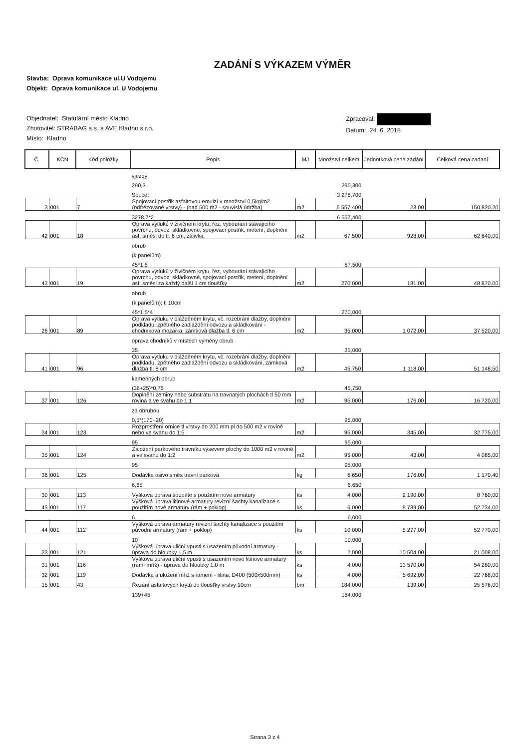ZADÁNÍ S VÝKAZEM VÝMĚR
Stavba: Oprava komunikace ul.U Vodojemu
Objekt: Oprava komunikace ul. U Vodojemu
Objednatel: Statutární město Kladno
Zhotovitel: STRABAG a.s. a AVE Kladno s.r.o.
Místo: Kladno
Zpracoval:
Datum: 24. 6. 2018
| Č. | KCN | Kód položky | Popis | MJ | Množství celkem | Jednotková cena zadání | Celková cena zadaní |
| --- | --- | --- | --- | --- | --- | --- | --- |
| | | | vjezdy | | | | |
| | | | 290,3 | | 290,300 | | |
| | | | Součet | | 3 278,700 | | |
| 3 | 001 | 7 | Spojovací postřik asfaltovou emulzí v množství 0,5kg/m2 (odfrézované vrstvy) - (nad 500 m2 - souvislá údržba) | m2 | 6 557,400 | 23,00 | 150 820,20 |
| | | | 3278,7*2 | | 6 557,400 | | |
| 42 | 001 | 18 | Oprava výtluků v živičném krytu, řez, vybourání stávajícího povrchu, odvoz, skládkovné, spojovací postřik, metení, doplnění asf. směsi do tl. 6 cm, zálivka. | m2 | 67,500 | 928,00 | 62 640,00 |
| | | | obrub | | | | |
| | | | (k panelům) | | | | |
| | | | 45*1,5 | | 67,500 | | |
| 43 | 001 | 19 | Oprava výtluků v živičném krytu, řez, vybourání stávajícího povrchu, odvoz, skládkovné, spojovací postřik, metení, doplnění asf. směsi za každý další 1 cm tloušťky | m2 | 270,000 | 181,00 | 48 870,00 |
| | | | obrub | | | | |
| | | | (k panelům); tl 10cm | | | | |
| | | | 45*1,5*4 | | 270,000 | | |
| 26 | 001 | 89 | Oprava výtluku v dlážděném krytu, vč. rozebrání dlažby, doplnění podkladu, zpětného zadláždění odvozu a skládkování - chodníková mozaika, zámková dlažba tl. 6 cm | m2 | 35,000 | 1 072,00 | 37 520,00 |
| | | | oprava chodníků v místech výměny obrub | | | | |
| | | | 35 | | 35,000 | | |
| 41 | 001 | 96 | Oprava výtluku v dlážděném krytu, vč. rozebrání dlažby, doplnění podkladu, zpětného zadláždění odvozu a skládkování, zámková dlažba tl. 8 cm | m2 | 45,750 | 1 118,00 | 51 148,50 |
| | | | kamenných obrub | | | | |
| | | | (36+25)*0,75 | | 45,750 | | |
| 37 | 001 | 126 | Doplnění zeminy nebo substrátu na travnatých plochách tl 50 mm rovina a ve svahu do 1:1 | m2 | 95,000 | 176,00 | 16 720,00 |
| | | | za obrubou | | | | |
| | | | 0,5*(170+20) | | 95,000 | | |
| 34 | 001 | 123 | Rozprostření ornice tl vrstvy do 200 mm pl do 500 m2 v rovině nebo ve svahu do 1:5 | m2 | 95,000 | 345,00 | 32 775,00 |
| | | | 95 | | 95,000 | | |
| 35 | 001 | 124 | Založení parkového trávníku výsevem plochy do 1000 m2 v rovině a ve svahu do 1:2 | m2 | 95,000 | 43,00 | 4 085,00 |
| | | | 95 | | 95,000 | | |
| 36 | 001 | 125 | Dodávka osivo směs travní parková | kg | 6,650 | 176,00 | 1 170,40 |
| | | | 6,65 | | 6,650 | | |
| 30 | 001 | 113 | Výšková úprava šoupěte s použitím nové armatury | ks | 4,000 | 2 190,00 | 8 760,00 |
| 45 | 001 | 117 | Výšková úprava litinové armatury revizní šachty kanalizace s použitím nové armatury (rám + poklop) | ks | 6,000 | 8 789,00 | 52 734,00 |
| | | | 6 | | 6,000 | | |
| 44 | 001 | 112 | Výšková úprava armatury revizní šachty kanalizace s použitím původní armatury (rám + poklop) | ks | 10,000 | 5 277,00 | 52 770,00 |
| | | | 10 | | 10,000 | | |
| 33 | 001 | 121 | Výšková úprava uliční vpusti s usazením původní armatury - úprava do hloubky 1,5 m | ks | 2,000 | 10 504,00 | 21 008,00 |
| 31 | 001 | 116 | Výšková úprava uliční vpusti s usazením nové litinové armatury (rám+mříž) - úprava do hloubky 1,0 m | ks | 4,000 | 13 570,00 | 54 280,00 |
| 32 | 001 | 119 | Dodávka a uložení mříž s rámem - litina, D400 (500x500mm) | ks | 4,000 | 5 692,00 | 22 768,00 |
| 15 | 001 | 43 | Řezání asfaltových krytů do tloušťky vrstvy 10cm | bm | 184,000 | 139,00 | 25 576,00 |
| | | | 139+45 | | 184,000 | | |
Strana 3 z 4